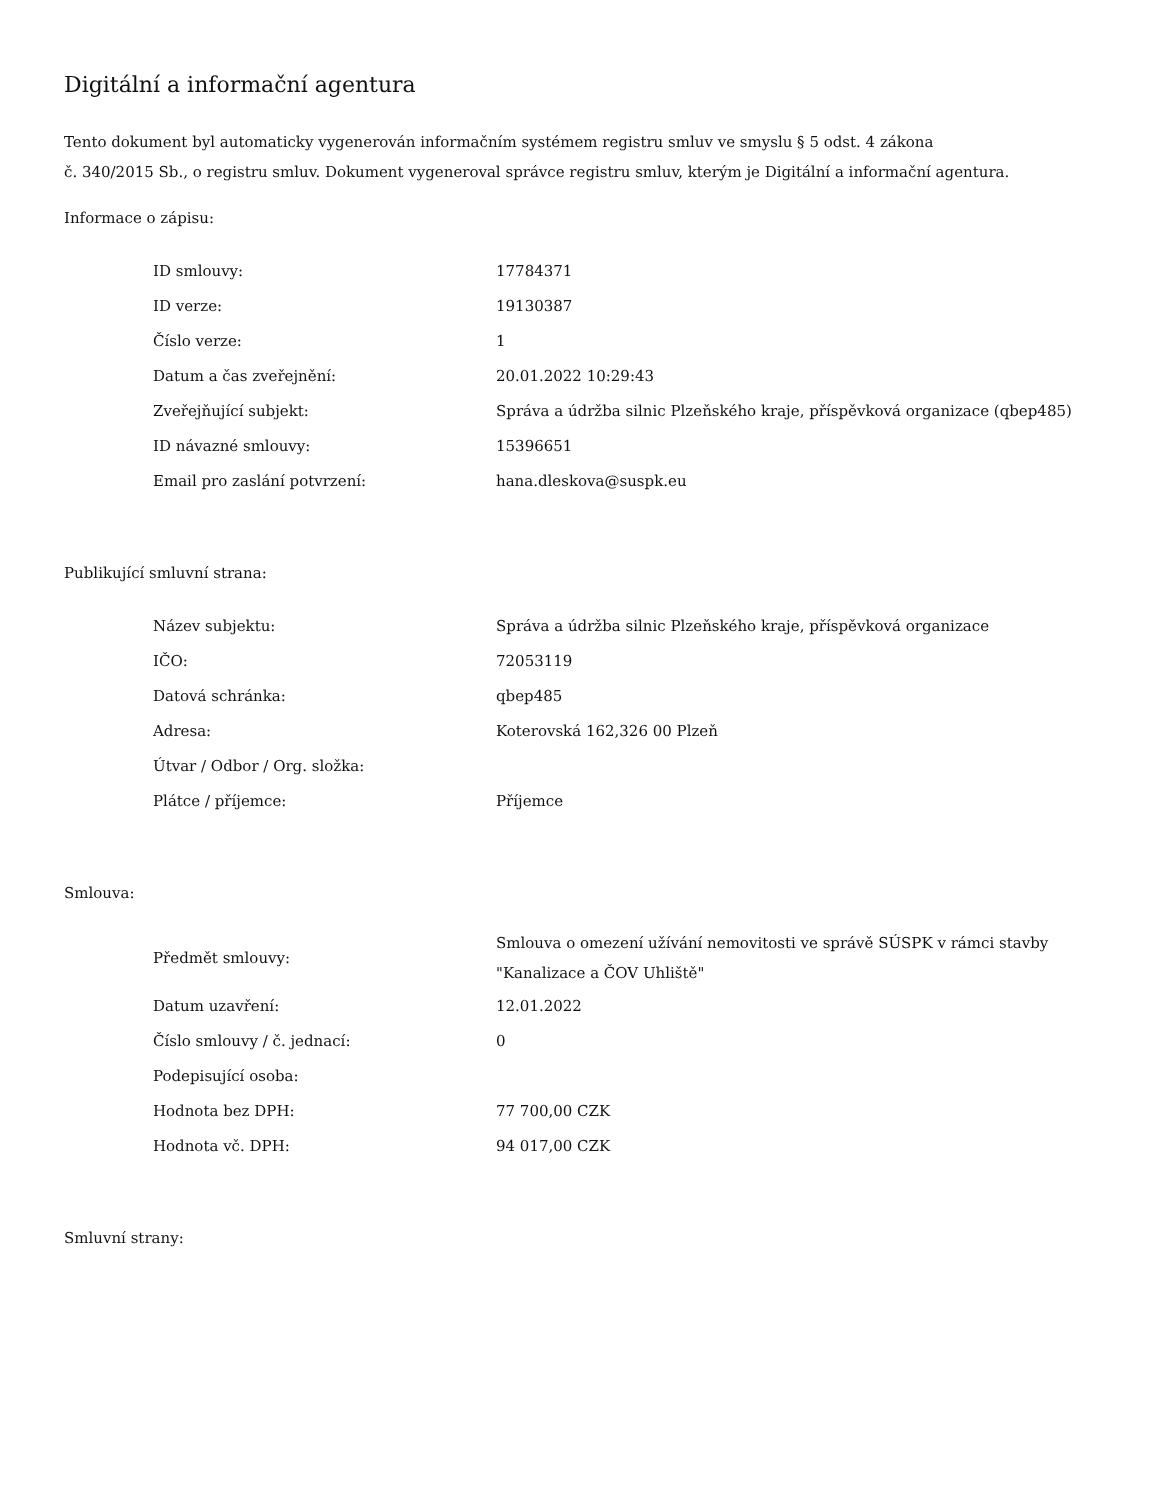Digitální a informační agentura
Tento dokument byl automaticky vygenerován informačním systémem registru smluv ve smyslu § 5 odst. 4 zákona
č. 340/2015 Sb., o registru smluv. Dokument vygeneroval správce registru smluv, kterým je Digitální a informační agentura.
Informace o zápisu:
| ID smlouvy: | 17784371 |
| ID verze: | 19130387 |
| Číslo verze: | 1 |
| Datum a čas zveřejnění: | 20.01.2022 10:29:43 |
| Zveřejňující subjekt: | Správa a údržba silnic Plzeňského kraje, příspěvková organizace (qbep485) |
| ID návazné smlouvy: | 15396651 |
| Email pro zaslání potvrzení: | hana.dleskova@suspk.eu |
Publikující smluvní strana:
| Název subjektu: | Správa a údržba silnic Plzeňského kraje, příspěvková organizace |
| IČO: | 72053119 |
| Datová schránka: | qbep485 |
| Adresa: | Koterovská 162,326 00 Plzeň |
| Útvar / Odbor / Org. složka: | |
| Plátce / příjemce: | Příjemce |
Smlouva:
| Předmět smlouvy: | Smlouva o omezení užívání nemovitosti ve správě SÚSPK v rámci stavby "Kanalizace a ČOV Uhliště" |
| Datum uzavření: | 12.01.2022 |
| Číslo smlouvy / č. jednací: | 0 |
| Podepisující osoba: | |
| Hodnota bez DPH: | 77 700,00 CZK |
| Hodnota vč. DPH: | 94 017,00 CZK |
Smluvní strany: